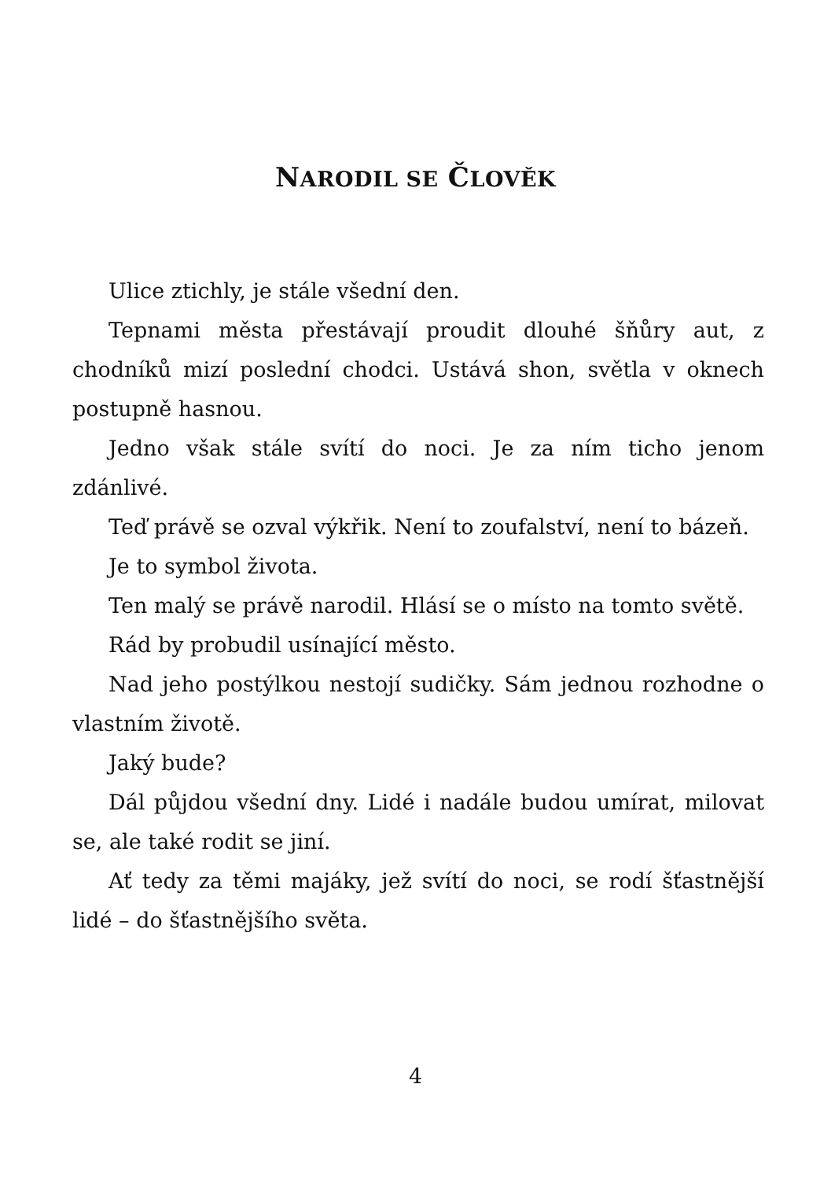NARODIL SE ČLOVĚK
Ulice ztichly, je stále všední den.
Tepnami města přestávají proudit dlouhé šňůry aut, z chodníků mizí poslední chodci. Ustává shon, světla v oknech postupně hasnou.
Jedno však stále svítí do noci. Je za ním ticho jenom zdánlivé.
Teď právě se ozval výkřik. Není to zoufalství, není to bázeň.
Je to symbol života.
Ten malý se právě narodil. Hlásí se o místo na tomto světě.
Rád by probudil usínající město.
Nad jeho postýlkou nestojí sudičky. Sám jednou rozhodne o vlastním životě.
Jaký bude?
Dál půjdou všední dny. Lidé i nadále budou umírat, milovat se, ale také rodit se jiní.
Ať tedy za těmi majáky, jež svítí do noci, se rodí šťastnější lidé – do šťastnějšího světa.
4